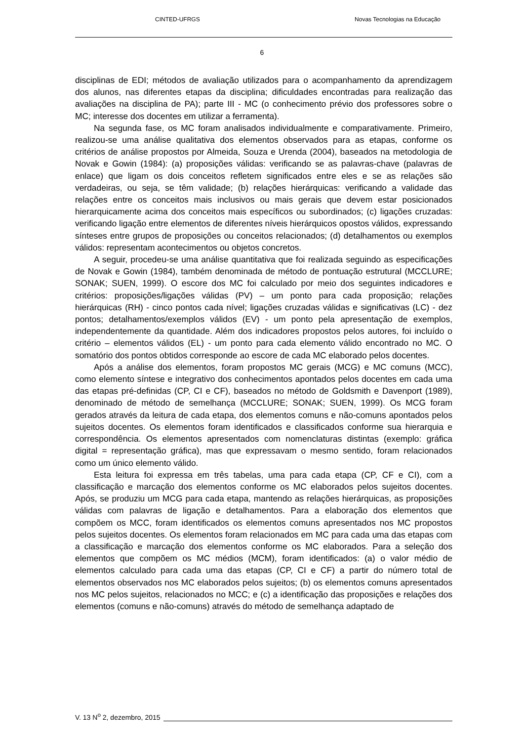CINTED-UFRGS Novas Tecnologias na Educação
6
disciplinas de EDI; métodos de avaliação utilizados para o acompanhamento da aprendizagem dos alunos, nas diferentes etapas da disciplina; dificuldades encontradas para realização das avaliações na disciplina de PA); parte III - MC (o conhecimento prévio dos professores sobre o MC; interesse dos docentes em utilizar a ferramenta).
Na segunda fase, os MC foram analisados individualmente e comparativamente. Primeiro, realizou-se uma análise qualitativa dos elementos observados para as etapas, conforme os critérios de análise propostos por Almeida, Souza e Urenda (2004), baseados na metodologia de Novak e Gowin (1984): (a) proposições válidas: verificando se as palavras-chave (palavras de enlace) que ligam os dois conceitos refletem significados entre eles e se as relações são verdadeiras, ou seja, se têm validade; (b) relações hierárquicas: verificando a validade das relações entre os conceitos mais inclusivos ou mais gerais que devem estar posicionados hierarquicamente acima dos conceitos mais específicos ou subordinados; (c) ligações cruzadas: verificando ligação entre elementos de diferentes níveis hierárquicos opostos válidos, expressando sínteses entre grupos de proposições ou conceitos relacionados; (d) detalhamentos ou exemplos válidos: representam acontecimentos ou objetos concretos.
A seguir, procedeu-se uma análise quantitativa que foi realizada seguindo as especificações de Novak e Gowin (1984), também denominada de método de pontuação estrutural (MCCLURE; SONAK; SUEN, 1999). O escore dos MC foi calculado por meio dos seguintes indicadores e critérios: proposições/ligações válidas (PV) – um ponto para cada proposição; relações hierárquicas (RH) - cinco pontos cada nível; ligações cruzadas válidas e significativas (LC) - dez pontos; detalhamentos/exemplos válidos (EV) - um ponto pela apresentação de exemplos, independentemente da quantidade. Além dos indicadores propostos pelos autores, foi incluído o critério – elementos válidos (EL) - um ponto para cada elemento válido encontrado no MC. O somatório dos pontos obtidos corresponde ao escore de cada MC elaborado pelos docentes.
Após a análise dos elementos, foram propostos MC gerais (MCG) e MC comuns (MCC), como elemento síntese e integrativo dos conhecimentos apontados pelos docentes em cada uma das etapas pré-definidas (CP, CI e CF), baseados no método de Goldsmith e Davenport (1989), denominado de método de semelhança (MCCLURE; SONAK; SUEN, 1999). Os MCG foram gerados através da leitura de cada etapa, dos elementos comuns e não-comuns apontados pelos sujeitos docentes. Os elementos foram identificados e classificados conforme sua hierarquia e correspondência. Os elementos apresentados com nomenclaturas distintas (exemplo: gráfica digital = representação gráfica), mas que expressavam o mesmo sentido, foram relacionados como um único elemento válido.
Esta leitura foi expressa em três tabelas, uma para cada etapa (CP, CF e CI), com a classificação e marcação dos elementos conforme os MC elaborados pelos sujeitos docentes. Após, se produziu um MCG para cada etapa, mantendo as relações hierárquicas, as proposições válidas com palavras de ligação e detalhamentos. Para a elaboração dos elementos que compõem os MCC, foram identificados os elementos comuns apresentados nos MC propostos pelos sujeitos docentes. Os elementos foram relacionados em MC para cada uma das etapas com a classificação e marcação dos elementos conforme os MC elaborados. Para a seleção dos elementos que compõem os MC médios (MCM), foram identificados: (a) o valor médio de elementos calculado para cada uma das etapas (CP, CI e CF) a partir do número total de elementos observados nos MC elaborados pelos sujeitos; (b) os elementos comuns apresentados nos MC pelos sujeitos, relacionados no MCC; e (c) a identificação das proposições e relações dos elementos (comuns e não-comuns) através do método de semelhança adaptado de
V. 13 N<sup>o</sup> 2, dezembro, 2015